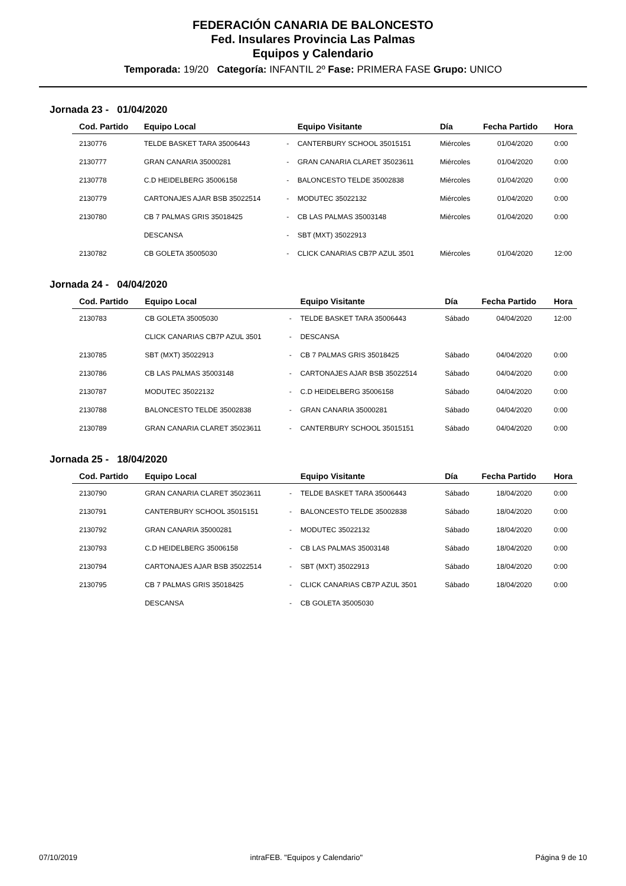FEDERACIÓN CANARIA DE BALONCESTO
Fed. Insulares Provincia Las Palmas
Equipos y Calendario
Temporada: 19/20 Categoría: INFANTIL 2º Fase: PRIMERA FASE Grupo: UNICO
Jornada 23 - 01/04/2020
| Cod. Partido | Equipo Local | | Equipo Visitante | Día | Fecha Partido | Hora |
| --- | --- | --- | --- | --- | --- | --- |
| 2130776 | TELDE BASKET TARA 35006443 | - | CANTERBURY SCHOOL 35015151 | Miércoles | 01/04/2020 | 0:00 |
| 2130777 | GRAN CANARIA 35000281 | - | GRAN CANARIA CLARET 35023611 | Miércoles | 01/04/2020 | 0:00 |
| 2130778 | C.D HEIDELBERG 35006158 | - | BALONCESTO TELDE 35002838 | Miércoles | 01/04/2020 | 0:00 |
| 2130779 | CARTONAJES AJAR BSB 35022514 | - | MODUTEC 35022132 | Miércoles | 01/04/2020 | 0:00 |
| 2130780 | CB 7 PALMAS GRIS 35018425 | - | CB LAS PALMAS 35003148 | Miércoles | 01/04/2020 | 0:00 |
| | DESCANSA | - | SBT (MXT) 35022913 | | | |
| 2130782 | CB GOLETA 35005030 | - | CLICK CANARIAS CB7P AZUL 3501 | Miércoles | 01/04/2020 | 12:00 |
Jornada 24 - 04/04/2020
| Cod. Partido | Equipo Local | | Equipo Visitante | Día | Fecha Partido | Hora |
| --- | --- | --- | --- | --- | --- | --- |
| 2130783 | CB GOLETA 35005030 | - | TELDE BASKET TARA 35006443 | Sábado | 04/04/2020 | 12:00 |
| | CLICK CANARIAS CB7P AZUL 3501 | - | DESCANSA | | | |
| 2130785 | SBT (MXT) 35022913 | - | CB 7 PALMAS GRIS 35018425 | Sábado | 04/04/2020 | 0:00 |
| 2130786 | CB LAS PALMAS 35003148 | - | CARTONAJES AJAR BSB 35022514 | Sábado | 04/04/2020 | 0:00 |
| 2130787 | MODUTEC 35022132 | - | C.D HEIDELBERG 35006158 | Sábado | 04/04/2020 | 0:00 |
| 2130788 | BALONCESTO TELDE 35002838 | - | GRAN CANARIA 35000281 | Sábado | 04/04/2020 | 0:00 |
| 2130789 | GRAN CANARIA CLARET 35023611 | - | CANTERBURY SCHOOL 35015151 | Sábado | 04/04/2020 | 0:00 |
Jornada 25 - 18/04/2020
| Cod. Partido | Equipo Local | | Equipo Visitante | Día | Fecha Partido | Hora |
| --- | --- | --- | --- | --- | --- | --- |
| 2130790 | GRAN CANARIA CLARET 35023611 | - | TELDE BASKET TARA 35006443 | Sábado | 18/04/2020 | 0:00 |
| 2130791 | CANTERBURY SCHOOL 35015151 | - | BALONCESTO TELDE 35002838 | Sábado | 18/04/2020 | 0:00 |
| 2130792 | GRAN CANARIA 35000281 | - | MODUTEC 35022132 | Sábado | 18/04/2020 | 0:00 |
| 2130793 | C.D HEIDELBERG 35006158 | - | CB LAS PALMAS 35003148 | Sábado | 18/04/2020 | 0:00 |
| 2130794 | CARTONAJES AJAR BSB 35022514 | - | SBT (MXT) 35022913 | Sábado | 18/04/2020 | 0:00 |
| 2130795 | CB 7 PALMAS GRIS 35018425 | - | CLICK CANARIAS CB7P AZUL 3501 | Sábado | 18/04/2020 | 0:00 |
| | DESCANSA | - | CB GOLETA 35005030 | | | |
07/10/2019 intraFEB. "Equipos y Calendario" Página 9 de 10